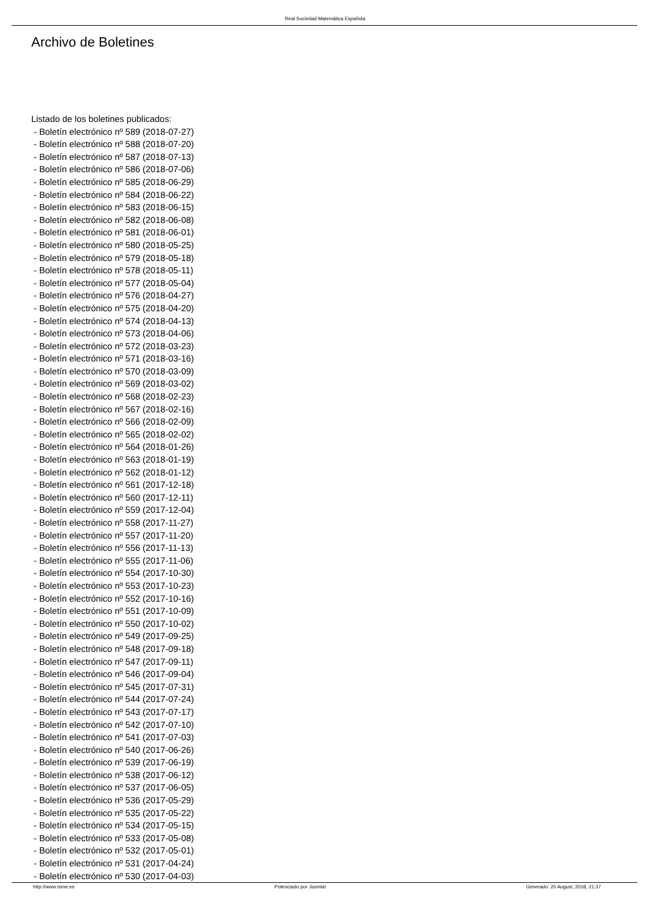Real Sociedad Matemática Española
Archivo de Boletines
Listado de los boletines publicados:
- Boletín electrónico nº 589 (2018-07-27)
- Boletín electrónico nº 588 (2018-07-20)
- Boletín electrónico nº 587 (2018-07-13)
- Boletín electrónico nº 586 (2018-07-06)
- Boletín electrónico nº 585 (2018-06-29)
- Boletín electrónico nº 584 (2018-06-22)
- Boletín electrónico nº 583 (2018-06-15)
- Boletín electrónico nº 582 (2018-06-08)
- Boletín electrónico nº 581 (2018-06-01)
- Boletín electrónico nº 580 (2018-05-25)
- Boletín electrónico nº 579 (2018-05-18)
- Boletín electrónico nº 578 (2018-05-11)
- Boletín electrónico nº 577 (2018-05-04)
- Boletín electrónico nº 576 (2018-04-27)
- Boletín electrónico nº 575 (2018-04-20)
- Boletín electrónico nº 574 (2018-04-13)
- Boletín electrónico nº 573 (2018-04-06)
- Boletín electrónico nº 572 (2018-03-23)
- Boletín electrónico nº 571 (2018-03-16)
- Boletín electrónico nº 570 (2018-03-09)
- Boletín electrónico nº 569 (2018-03-02)
- Boletín electrónico nº 568 (2018-02-23)
- Boletín electrónico nº 567 (2018-02-16)
- Boletín electrónico nº 566 (2018-02-09)
- Boletín electrónico nº 565 (2018-02-02)
- Boletín electrónico nº 564 (2018-01-26)
- Boletín electrónico nº 563 (2018-01-19)
- Boletín electrónico nº 562 (2018-01-12)
- Boletín electrónico nº 561 (2017-12-18)
- Boletín electrónico nº 560 (2017-12-11)
- Boletín electrónico nº 559 (2017-12-04)
- Boletín electrónico nº 558 (2017-11-27)
- Boletín electrónico nº 557 (2017-11-20)
- Boletín electrónico nº 556 (2017-11-13)
- Boletín electrónico nº 555 (2017-11-06)
- Boletín electrónico nº 554 (2017-10-30)
- Boletín electrónico nº 553 (2017-10-23)
- Boletín electrónico nº 552 (2017-10-16)
- Boletín electrónico nº 551 (2017-10-09)
- Boletín electrónico nº 550 (2017-10-02)
- Boletín electrónico nº 549 (2017-09-25)
- Boletín electrónico nº 548 (2017-09-18)
- Boletín electrónico nº 547 (2017-09-11)
- Boletín electrónico nº 546 (2017-09-04)
- Boletín electrónico nº 545 (2017-07-31)
- Boletín electrónico nº 544 (2017-07-24)
- Boletín electrónico nº 543 (2017-07-17)
- Boletín electrónico nº 542 (2017-07-10)
- Boletín electrónico nº 541 (2017-07-03)
- Boletín electrónico nº 540 (2017-06-26)
- Boletín electrónico nº 539 (2017-06-19)
- Boletín electrónico nº 538 (2017-06-12)
- Boletín electrónico nº 537 (2017-06-05)
- Boletín electrónico nº 536 (2017-05-29)
- Boletín electrónico nº 535 (2017-05-22)
- Boletín electrónico nº 534 (2017-05-15)
- Boletín electrónico nº 533 (2017-05-08)
- Boletín electrónico nº 532 (2017-05-01)
- Boletín electrónico nº 531 (2017-04-24)
- Boletín electrónico nº 530 (2017-04-03)
http://www.rsme.es Potenciado por Joomla! Generado: 20 August, 2018, 21:37